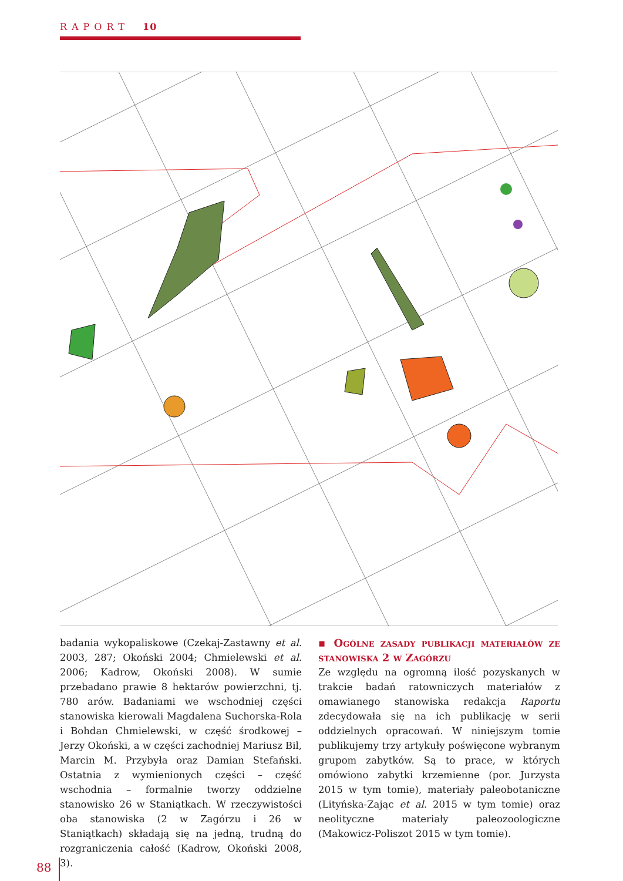RAPORT 10
badania wykopaliskowe (Czekaj-Zastawny et al. 2003, 287; Okoński 2004; Chmielewski et al. 2006; Kadrow, Okoński 2008). W sumie przebadano prawie 8 hektarów powierzchni, tj. 780 arów. Badaniami we wschodniej części stanowiska kierowali Magdalena Suchorska-Rola i Bohdan Chmielewski, w część środkowej – Jerzy Okoński, a w części zachodniej Mariusz Bil, Marcin M. Przybyła oraz Damian Stefański. Ostatnia z wymienionych części – część wschodnia – formalnie tworzy oddzielne stanowisko 26 w Staniątkach. W rzeczywistości oba stanowiska (2 w Zagórzu i 26 w Staniątkach) składają się na jedną, trudną do rozgraniczenia całość (Kadrow, Okoński 2008, 3).
▪ Ogólne zasady publikacji materiałów ze stanowiska 2 w Zagórzu
Ze względu na ogromną ilość pozyskanych w trakcie badań ratowniczych materiałów z omawianego stanowiska redakcja Raportu zdecydowała się na ich publikację w serii oddzielnych opracowań. W niniejszym tomie publikujemy trzy artykuły poświęcone wybranym grupom zabytków. Są to prace, w których omówiono zabytki krzemienne (por. Jurzysta 2015 w tym tomie), materiały paleobotaniczne (Lityńska-Zając et al. 2015 w tym tomie) oraz neolityczne materiały paleozoologiczne (Makowicz-Poliszot 2015 w tym tomie).
88